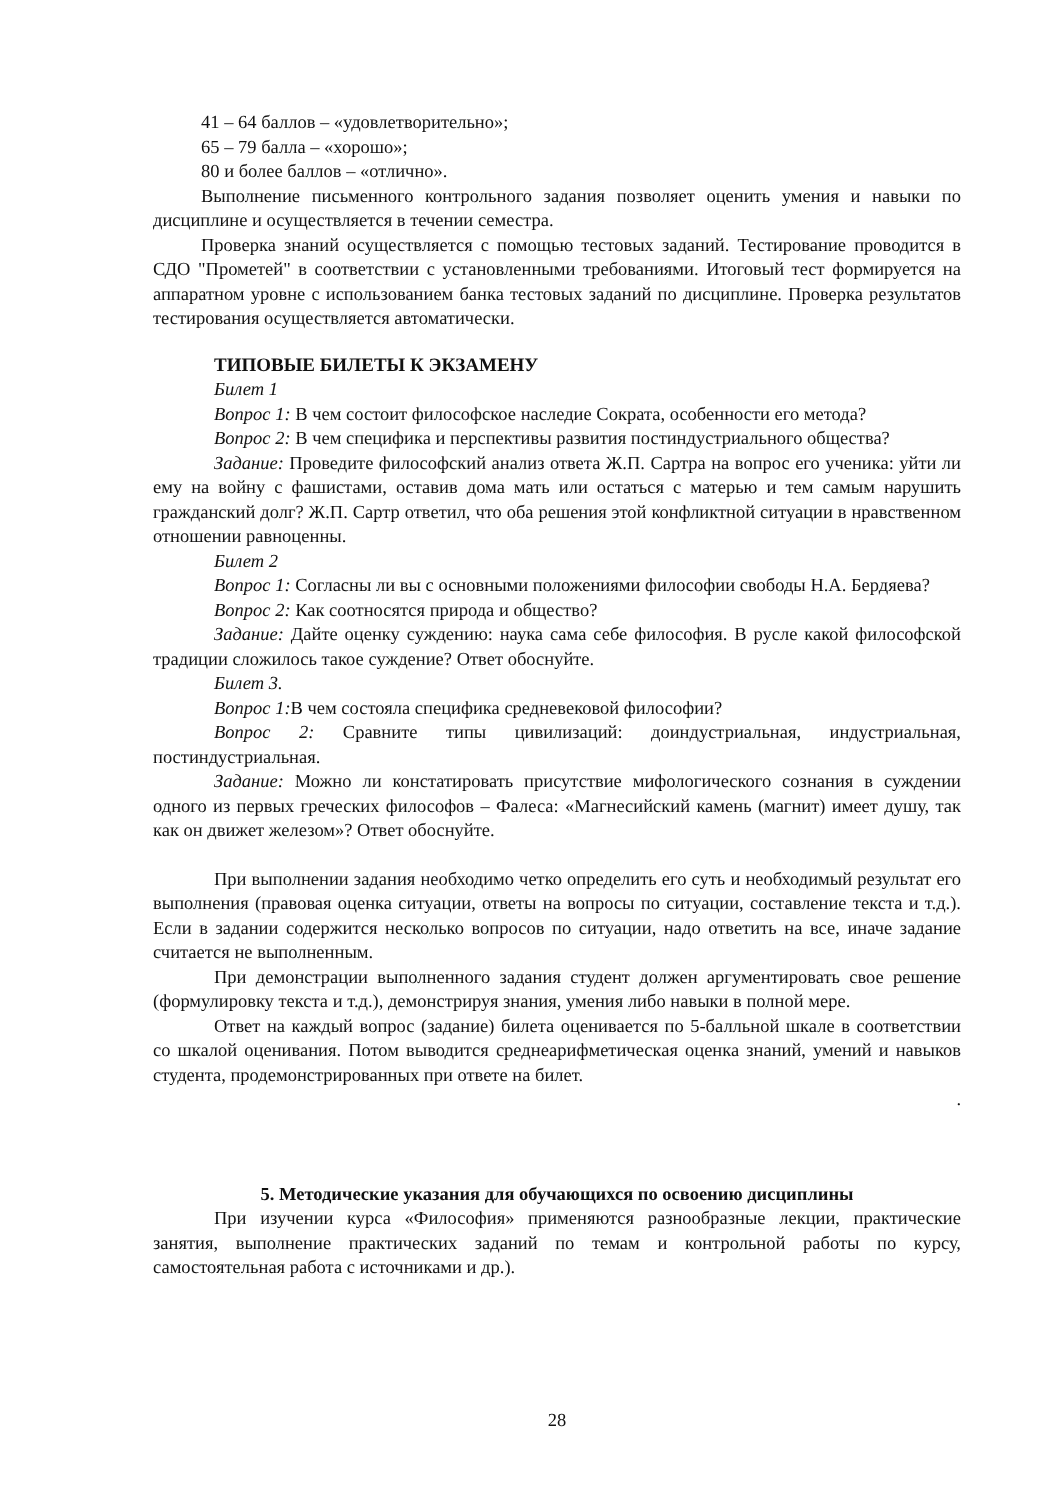41 – 64 баллов – «удовлетворительно»;
65 – 79 балла – «хорошо»;
80 и более баллов – «отлично».
Выполнение письменного контрольного задания позволяет оценить умения и навыки по дисциплине и осуществляется в течении семестра.
Проверка знаний осуществляется с помощью тестовых заданий. Тестирование проводится в СДО "Прометей" в соответствии с установленными требованиями. Итоговый тест формируется на аппаратном уровне с использованием банка тестовых заданий по дисциплине. Проверка результатов тестирования осуществляется автоматически.
ТИПОВЫЕ БИЛЕТЫ К ЭКЗАМЕНУ
Билет 1
Вопрос 1: В чем состоит философское наследие Сократа, особенности его метода?
Вопрос 2: В чем специфика и перспективы развития постиндустриального общества?
Задание: Проведите философский анализ ответа Ж.П. Сартра на вопрос его ученика: уйти ли ему на войну с фашистами, оставив дома мать или остаться с матерью и тем самым нарушить гражданский долг? Ж.П. Сартр ответил, что оба решения этой конфликтной ситуации в нравственном отношении равноценны.
Билет 2
Вопрос 1: Согласны ли вы с основными положениями философии свободы Н.А. Бердяева?
Вопрос 2: Как соотносятся природа и общество?
Задание: Дайте оценку суждению: наука сама себе философия. В русле какой философской традиции сложилось такое суждение? Ответ обоснуйте.
Билет 3.
Вопрос 1: В чем состояла специфика средневековой философии?
Вопрос 2: Сравните типы цивилизаций: доиндустриальная, индустриальная, постиндустриальная.
Задание: Можно ли констатировать присутствие мифологического сознания в суждении одного из первых греческих философов – Фалеса: «Магнесийский камень (магнит) имеет душу, так как он движет железом»? Ответ обоснуйте.
При выполнении задания необходимо четко определить его суть и необходимый результат его выполнения (правовая оценка ситуации, ответы на вопросы по ситуации, составление текста и т.д.). Если в задании содержится несколько вопросов по ситуации, надо ответить на все, иначе задание считается не выполненным.
При демонстрации выполненного задания студент должен аргументировать свое решение (формулировку текста и т.д.), демонстрируя знания, умения либо навыки в полной мере.
Ответ на каждый вопрос (задание) билета оценивается по 5-балльной шкале в соответствии со шкалой оценивания. Потом выводится среднеарифметическая оценка знаний, умений и навыков студента, продемонстрированных при ответе на билет.
.
5. Методические указания для обучающихся по освоению дисциплины
При изучении курса «Философия» применяются разнообразные лекции, практические занятия, выполнение практических заданий по темам и контрольной работы по курсу, самостоятельная работа с источниками и др.).
28